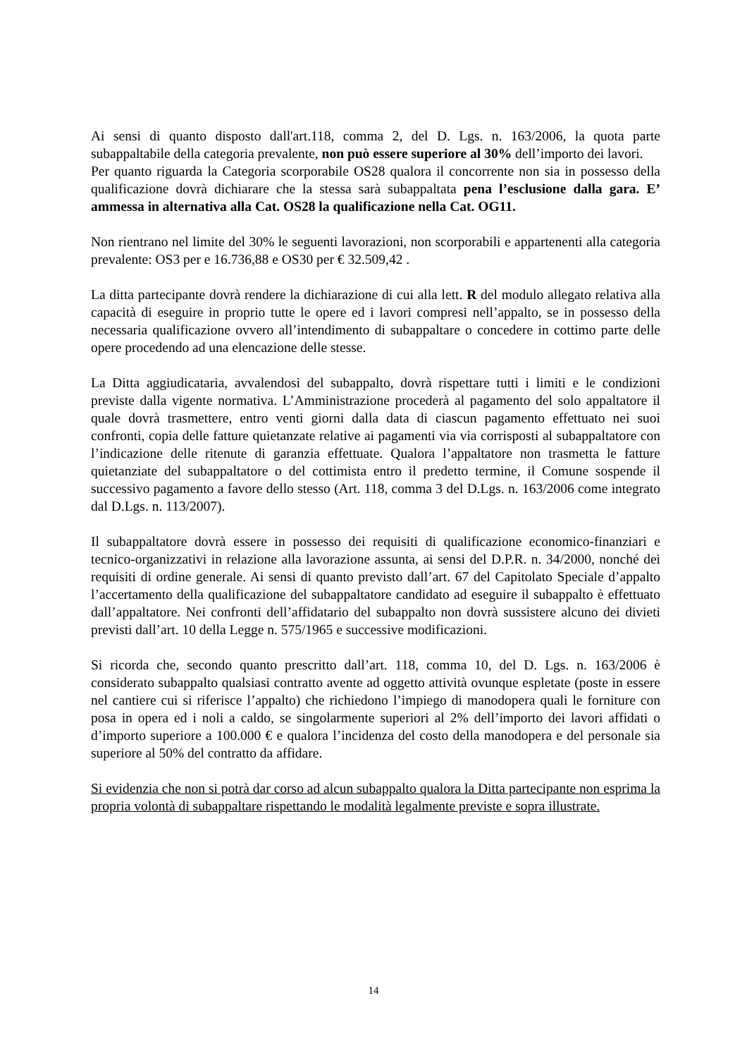Ai sensi di quanto disposto dall'art.118, comma 2, del D. Lgs. n. 163/2006, la quota parte subappaltabile della categoria prevalente, non può essere superiore al 30% dell’importo dei lavori.
Per quanto riguarda la Categoria scorporabile OS28 qualora il concorrente non sia in possesso della qualificazione dovrà dichiarare che la stessa sarà subappaltata pena l’esclusione dalla gara. E’ ammessa in alternativa alla Cat. OS28 la qualificazione nella Cat. OG11.
Non rientrano nel limite del 30% le seguenti lavorazioni, non scorporabili e appartenenti alla categoria prevalente: OS3 per e 16.736,88 e OS30 per € 32.509,42 .
La ditta partecipante dovrà rendere la dichiarazione di cui alla lett. R del modulo allegato relativa alla capacità di eseguire in proprio tutte le opere ed i lavori compresi nell’appalto, se in possesso della necessaria qualificazione ovvero all’intendimento di subappaltare o concedere in cottimo parte delle opere procedendo ad una elencazione delle stesse.
La Ditta aggiudicataria, avvalendosi del subappalto, dovrà rispettare tutti i limiti e le condizioni previste dalla vigente normativa. L’Amministrazione procederà al pagamento del solo appaltatore il quale dovrà trasmettere, entro venti giorni dalla data di ciascun pagamento effettuato nei suoi confronti, copia delle fatture quietanzate relative ai pagamenti via via corrisposti al subappaltatore con l’indicazione delle ritenute di garanzia effettuate. Qualora l’appaltatore non trasmetta le fatture quietanziate del subappaltatore o del cottimista entro il predetto termine, il Comune sospende il successivo pagamento a favore dello stesso (Art. 118, comma 3 del D.Lgs. n. 163/2006 come integrato dal D.Lgs. n. 113/2007).
Il subappaltatore dovrà essere in possesso dei requisiti di qualificazione economico-finanziari e tecnico-organizzativi in relazione alla lavorazione assunta, ai sensi del D.P.R. n. 34/2000, nonché dei requisiti di ordine generale. Ai sensi di quanto previsto dall’art. 67 del Capitolato Speciale d’appalto l’accertamento della qualificazione del subappaltatore candidato ad eseguire il subappalto è effettuato dall’appaltatore. Nei confronti dell’affidatario del subappalto non dovrà sussistere alcuno dei divieti previsti dall’art. 10 della Legge n. 575/1965 e successive modificazioni.
Si ricorda che, secondo quanto prescritto dall’art. 118, comma 10, del D. Lgs. n. 163/2006 è considerato subappalto qualsiasi contratto avente ad oggetto attività ovunque espletate (poste in essere nel cantiere cui si riferisce l’appalto) che richiedono l’impiego di manodopera quali le forniture con posa in opera ed i noli a caldo, se singolarmente superiori al 2% dell’importo dei lavori affidati o d’importo superiore a 100.000 € e qualora l’incidenza del costo della manodopera e del personale sia superiore al 50% del contratto da affidare.
Si evidenzia che non si potrà dar corso ad alcun subappalto qualora la Ditta partecipante non esprima la propria volontà di subappaltare rispettando le modalità legalmente previste e sopra illustrate.
14